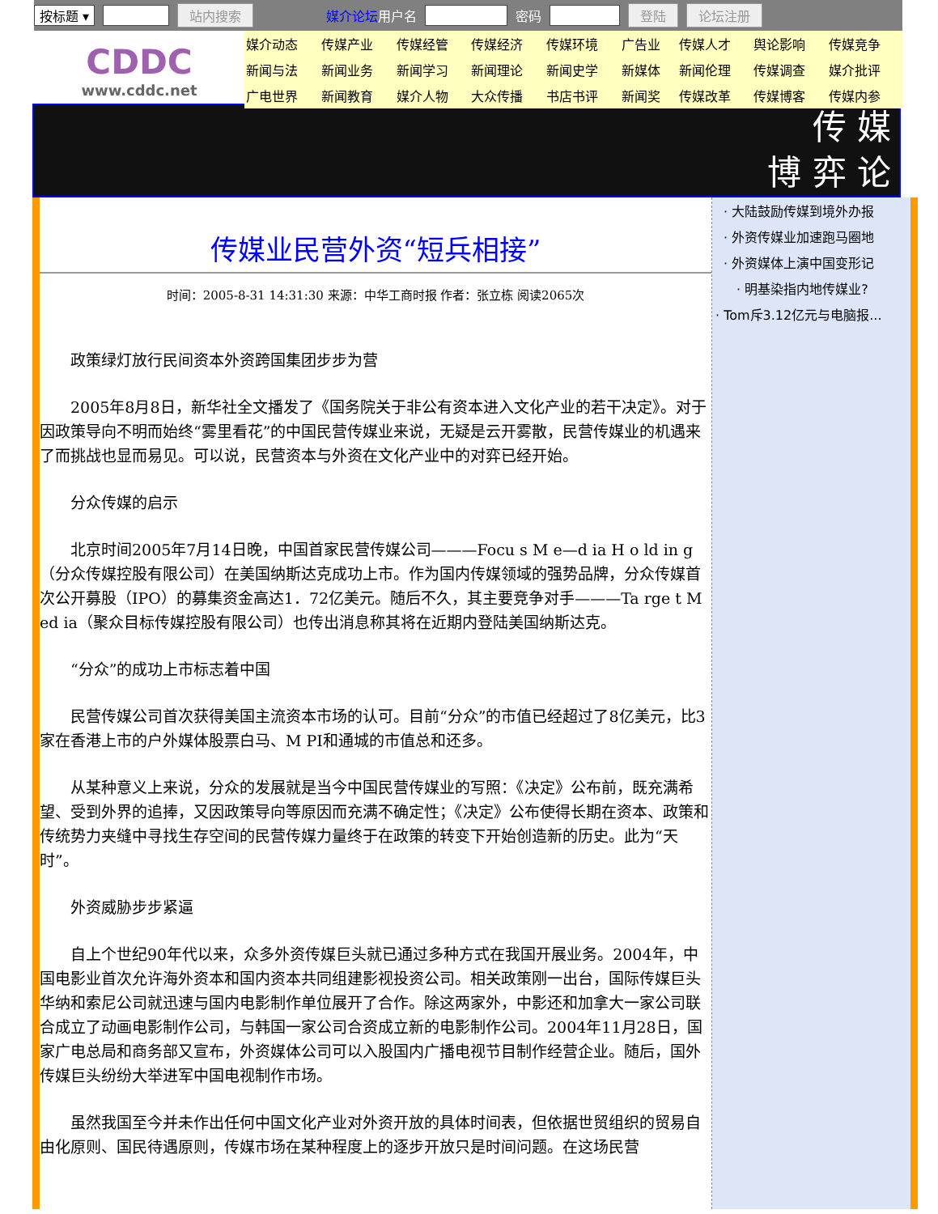按标题 ▾ 站内搜索 媒介论坛用户名 密码 登陆 论坛注册
CDDC
www.cddc.net
| 媒介动态 | 传媒产业 | 传媒经管 | 传媒经济 | 传媒环境 | 广告业 | 传媒人才 | 舆论影响 | 传媒竞争 |
| 新闻与法 | 新闻业务 | 新闻学习 | 新闻理论 | 新闻史学 | 新媒体 | 新闻伦理 | 传媒调查 | 媒介批评 |
| 广电世界 | 新闻教育 | 媒介人物 | 大众传播 | 书店书评 | 新闻奖 | 传媒改革 | 传媒博客 | 传媒内参 |
传 媒
博 弈 论
传媒业民营外资“短兵相接”
时间：2005-8-31 14:31:30 来源：中华工商时报 作者：张立栋 阅读2065次
政策绿灯放行民间资本外资跨国集团步步为营
2005年8月8日，新华社全文播发了《国务院关于非公有资本进入文化产业的若干决定》。对于因政策导向不明而始终“雾里看花”的中国民营传媒业来说，无疑是云开雾散，民营传媒业的机遇来了而挑战也显而易见。可以说，民营资本与外资在文化产业中的对弈已经开始。
分众传媒的启示
北京时间2005年7月14日晚，中国首家民营传媒公司———Focu s M e—d ia H o ld in g（分众传媒控股有限公司）在美国纳斯达克成功上市。作为国内传媒领域的强势品牌，分众传媒首次公开募股（IPO）的募集资金高达1．72亿美元。随后不久，其主要竞争对手———Ta rge t M ed ia（聚众目标传媒控股有限公司）也传出消息称其将在近期内登陆美国纳斯达克。
“分众”的成功上市标志着中国
民营传媒公司首次获得美国主流资本市场的认可。目前“分众”的市值已经超过了8亿美元，比3家在香港上市的户外媒体股票白马、M PI和通城的市值总和还多。
从某种意义上来说，分众的发展就是当今中国民营传媒业的写照：《决定》公布前，既充满希望、受到外界的追捧，又因政策导向等原因而充满不确定性；《决定》公布使得长期在资本、政策和传统势力夹缝中寻找生存空间的民营传媒力量终于在政策的转变下开始创造新的历史。此为“天时”。
外资威胁步步紧逼
自上个世纪90年代以来，众多外资传媒巨头就已通过多种方式在我国开展业务。2004年，中国电影业首次允许海外资本和国内资本共同组建影视投资公司。相关政策刚一出台，国际传媒巨头华纳和索尼公司就迅速与国内电影制作单位展开了合作。除这两家外，中影还和加拿大一家公司联合成立了动画电影制作公司，与韩国一家公司合资成立新的电影制作公司。2004年11月28日，国家广电总局和商务部又宣布，外资媒体公司可以入股国内广播电视节目制作经营企业。随后，国外传媒巨头纷纷大举进军中国电视制作市场。
虽然我国至今并未作出任何中国文化产业对外资开放的具体时间表，但依据世贸组织的贸易自由化原则、国民待遇原则，传媒市场在某种程度上的逐步开放只是时间问题。在这场民营
· 大陆鼓励传媒到境外办报
· 外资传媒业加速跑马圈地
· 外资媒体上演中国变形记
· 明基染指内地传媒业?
· Tom斥3.12亿元与电脑报...